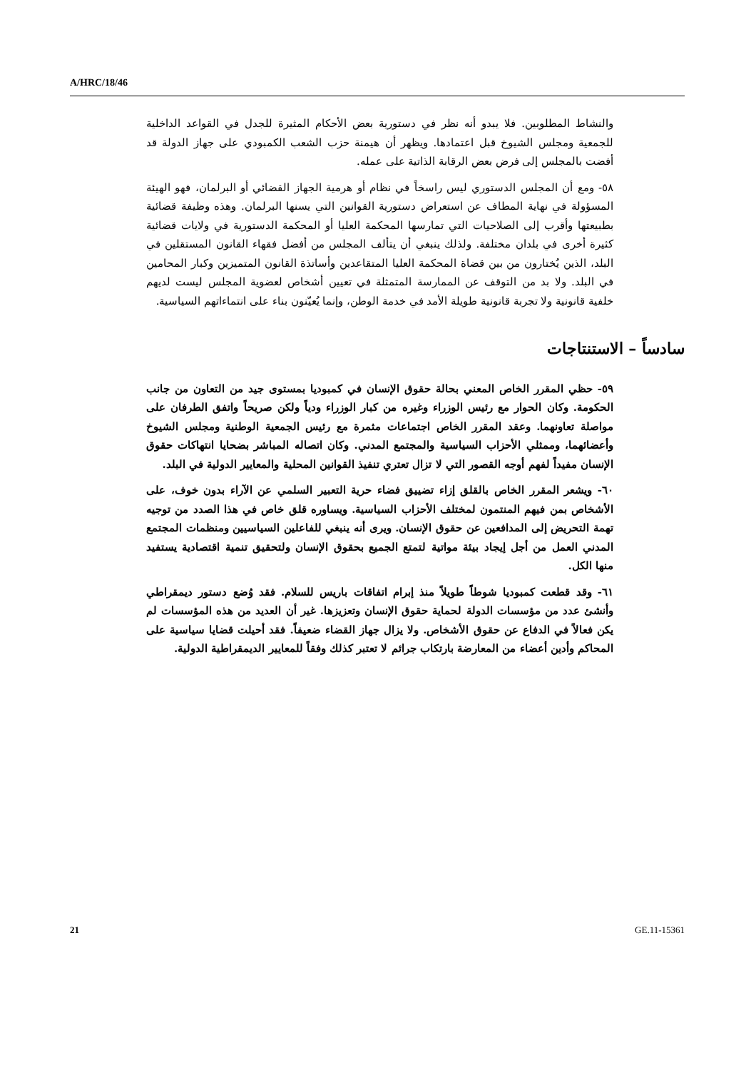A/HRC/18/46
والنشاط المطلوبين. فلا يبدو أنه نظر في دستورية بعض الأحكام المثيرة للجدل في القواعد الداخلية للجمعية ومجلس الشيوخ قبل اعتمادها. ويظهر أن هيمنة حزب الشعب الكمبودي على جهاز الدولة قد أفضت بالمجلس إلى فرض بعض الرقابة الذاتية على عمله.
٥٨- ومع أن المجلس الدستوري ليس راسخاً في نظام أو هرمية الجهاز القضائي أو البرلمان، فهو الهيئة المسؤولة في نهاية المطاف عن استعراض دستورية القوانين التي يسنها البرلمان. وهذه وظيفة قضائية بطبيعتها وأقرب إلى الصلاحيات التي تمارسها المحكمة العليا أو المحكمة الدستورية في ولايات قضائية كثيرة أخرى في بلدان مختلفة. ولذلك ينبغي أن يتألف المجلس من أفضل فقهاء القانون المستقلين في البلد، الذين يُختارون من بين قضاة المحكمة العليا المتقاعدين وأساتذة القانون المتميزين وكبار المحامين في البلد. ولا بد من التوقف عن الممارسة المتمثلة في تعيين أشخاص لعضوية المجلس ليست لديهم خلفية قانونية ولا تجربة قانونية طويلة الأمد في خدمة الوطن، وإنما يُعيّنون بناء على انتماءاتهم السياسية.
سادساً – الاستنتاجات
٥٩- حظي المقرر الخاص المعني بحالة حقوق الإنسان في كمبوديا بمستوى جيد من التعاون من جانب الحكومة. وكان الحوار مع رئيس الوزراء وغيره من كبار الوزراء ودياً ولكن صريحاً واتفق الطرفان على مواصلة تعاونهما. وعقد المقرر الخاص اجتماعات مثمرة مع رئيس الجمعية الوطنية ومجلس الشيوخ وأعضائهما، وممثلي الأحزاب السياسية والمجتمع المدني. وكان اتصاله المباشر بضحايا انتهاكات حقوق الإنسان مفيداً لفهم أوجه القصور التي لا تزال تعتري تنفيذ القوانين المحلية والمعايير الدولية في البلد.
٦٠- ويشعر المقرر الخاص بالقلق إزاء تضييق فضاء حرية التعبير السلمي عن الآراء بدون خوف، على الأشخاص بمن فيهم المنتمون لمختلف الأحزاب السياسية. ويساوره قلق خاص في هذا الصدد من توجيه تهمة التحريض إلى المدافعين عن حقوق الإنسان. ويرى أنه ينبغي للفاعلين السياسيين ومنظمات المجتمع المدني العمل من أجل إيجاد بيئة مواتية لتمتع الجميع بحقوق الإنسان ولتحقيق تنمية اقتصادية يستفيد منها الكل.
٦١- وقد قطعت كمبوديا شوطاً طويلاً منذ إبرام اتفاقات باريس للسلام. فقد وُضع دستور ديمقراطي وأنشئ عدد من مؤسسات الدولة لحماية حقوق الإنسان وتعزيزها. غير أن العديد من هذه المؤسسات لم يكن فعالاً في الدفاع عن حقوق الأشخاص. ولا يزال جهاز القضاء ضعيفاً. فقد أحيلت قضايا سياسية على المحاكم وأدين أعضاء من المعارضة بارتكاب جرائم لا تعتبر كذلك وفقاً للمعايير الديمقراطية الدولية.
21 GE.11-15361